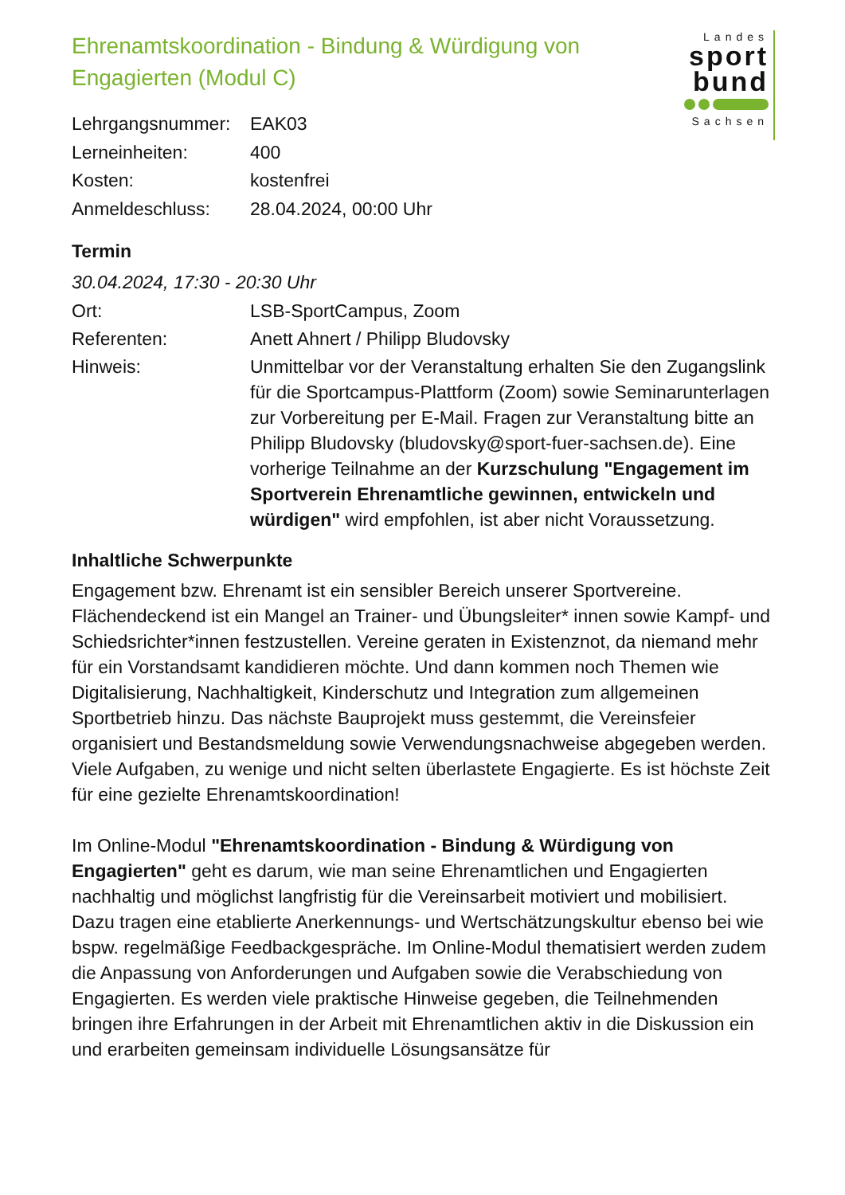Landes
sport
bund
Sachsen
Ehrenamtskoordination - Bindung & Würdigung von Engagierten (Modul C)
Lehrgangsnummer: EAK03
Lerneinheiten: 400
Kosten: kostenfrei
Anmeldeschluss: 28.04.2024, 00:00 Uhr
Termin
30.04.2024, 17:30 - 20:30 Uhr
Ort: LSB-SportCampus, Zoom
Referenten: Anett Ahnert / Philipp Bludovsky
Hinweis: Unmittelbar vor der Veranstaltung erhalten Sie den Zugangslink für die Sportcampus-Plattform (Zoom) sowie Seminarunterlagen zur Vorbereitung per E-Mail. Fragen zur Veranstaltung bitte an Philipp Bludovsky (bludovsky@sport-fuer-sachsen.de). Eine vorherige Teilnahme an der Kurzschulung "Engagement im Sportverein Ehrenamtliche gewinnen, entwickeln und würdigen" wird empfohlen, ist aber nicht Voraussetzung.
Inhaltliche Schwerpunkte
Engagement bzw. Ehrenamt ist ein sensibler Bereich unserer Sportvereine. Flächendeckend ist ein Mangel an Trainer- und Übungsleiter* innen sowie Kampf- und Schiedsrichter*innen festzustellen. Vereine geraten in Existenznot, da niemand mehr für ein Vorstandsamt kandidieren möchte. Und dann kommen noch Themen wie Digitalisierung, Nachhaltigkeit, Kinderschutz und Integration zum allgemeinen Sportbetrieb hinzu. Das nächste Bauprojekt muss gestemmt, die Vereinsfeier organisiert und Bestandsmeldung sowie Verwendungsnachweise abgegeben werden. Viele Aufgaben, zu wenige und nicht selten überlastete Engagierte. Es ist höchste Zeit für eine gezielte Ehrenamtskoordination!
Im Online-Modul "Ehrenamtskoordination - Bindung & Würdigung von Engagierten" geht es darum, wie man seine Ehrenamtlichen und Engagierten nachhaltig und möglichst langfristig für die Vereinsarbeit motiviert und mobilisiert. Dazu tragen eine etablierte Anerkennungs- und Wertschätzungskultur ebenso bei wie bspw. regelmäßige Feedbackgespräche. Im Online-Modul thematisiert werden zudem die Anpassung von Anforderungen und Aufgaben sowie die Verabschiedung von Engagierten. Es werden viele praktische Hinweise gegeben, die Teilnehmenden bringen ihre Erfahrungen in der Arbeit mit Ehrenamtlichen aktiv in die Diskussion ein und erarbeiten gemeinsam individuelle Lösungsansätze für